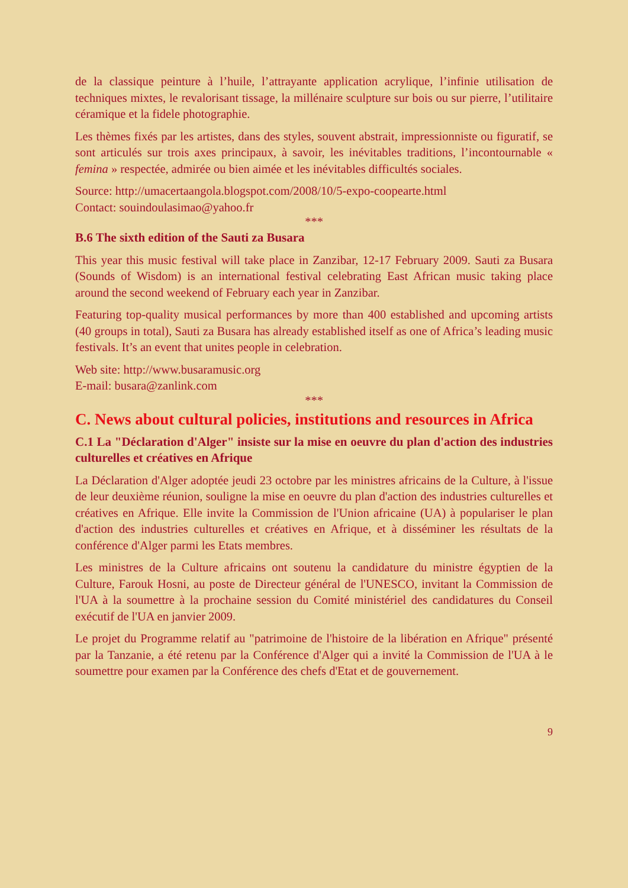de la classique peinture à l’huile, l’attrayante application acrylique, l’infinie utilisation de techniques mixtes, le revalorisant tissage, la millénaire sculpture sur bois ou sur pierre, l’utilitaire céramique et la fidele photographie.
Les thèmes fixés par les artistes, dans des styles, souvent abstrait, impressionniste ou figuratif, se sont articulés sur trois axes principaux, à savoir, les inévitables traditions, l’incontournable « femina » respectée, admirée ou bien aimée et les inévitables difficultés sociales.
Source: http://umacertaangola.blogspot.com/2008/10/5-expo-coopearte.html
Contact: souindoulasimao@yahoo.fr
***
B.6 The sixth edition of the Sauti za Busara
This year this music festival will take place in Zanzibar, 12-17 February 2009. Sauti za Busara (Sounds of Wisdom) is an international festival celebrating East African music taking place around the second weekend of February each year in Zanzibar.
Featuring top-quality musical performances by more than 400 established and upcoming artists (40 groups in total), Sauti za Busara has already established itself as one of Africa’s leading music festivals. It’s an event that unites people in celebration.
Web site: http://www.busaramusic.org
E-mail: busara@zanlink.com
***
C. News about cultural policies, institutions and resources in Africa
C.1 La "Déclaration d'Alger" insiste sur la mise en oeuvre du plan d'action des industries culturelles et créatives en Afrique
La Déclaration d'Alger adoptée jeudi 23 octobre par les ministres africains de la Culture, à l'issue de leur deuxième réunion, souligne la mise en oeuvre du plan d'action des industries culturelles et créatives en Afrique. Elle invite la Commission de l'Union africaine (UA) à populariser le plan d'action des industries culturelles et créatives en Afrique, et à disséminer les résultats de la conférence d'Alger parmi les Etats membres.
Les ministres de la Culture africains ont soutenu la candidature du ministre égyptien de la Culture, Farouk Hosni, au poste de Directeur général de l'UNESCO, invitant la Commission de l'UA à la soumettre à la prochaine session du Comité ministériel des candidatures du Conseil exécutif de l'UA en janvier 2009.
Le projet du Programme relatif au "patrimoine de l'histoire de la libération en Afrique" présenté par la Tanzanie, a été retenu par la Conférence d'Alger qui a invité la Commission de l'UA à le soumettre pour examen par la Conférence des chefs d'Etat et de gouvernement.
9